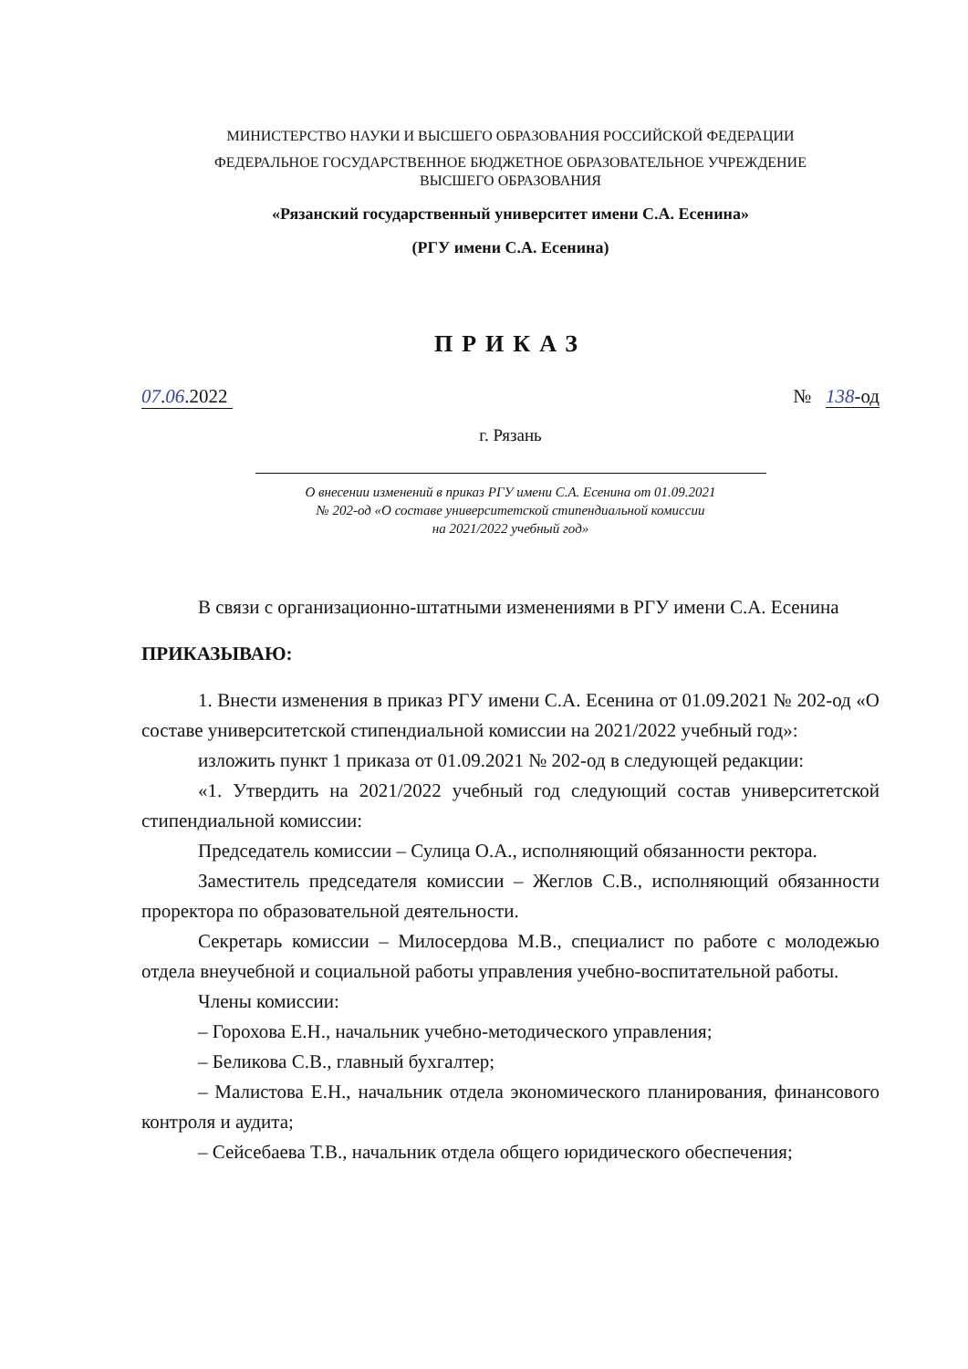МИНИСТЕРСТВО НАУКИ И ВЫСШЕГО ОБРАЗОВАНИЯ РОССИЙСКОЙ ФЕДЕРАЦИИ
ФЕДЕРАЛЬНОЕ ГОСУДАРСТВЕННОЕ БЮДЖЕТНОЕ ОБРАЗОВАТЕЛЬНОЕ УЧРЕЖДЕНИЕ
ВЫСШЕГО ОБРАЗОВАНИЯ
«Рязанский государственный университет имени С.А. Есенина»
(РГУ имени С.А. Есенина)
ПРИКАЗ
07.06.2022 № 138-од
г. Рязань
О внесении изменений в приказ РГУ имени С.А. Есенина от 01.09.2021
№ 202-од «О составе университетской стипендиальной комиссии
на 2021/2022 учебный год»
В связи с организационно-штатными изменениями в РГУ имени С.А. Есенина
ПРИКАЗЫВАЮ:
1. Внести изменения в приказ РГУ имени С.А. Есенина от 01.09.2021 № 202-од «О составе университетской стипендиальной комиссии на 2021/2022 учебный год»:
изложить пункт 1 приказа от 01.09.2021 № 202-од в следующей редакции:
«1. Утвердить на 2021/2022 учебный год следующий состав университетской стипендиальной комиссии:
Председатель комиссии – Сулица О.А., исполняющий обязанности ректора.
Заместитель председателя комиссии – Жеглов С.В., исполняющий обязанности проректора по образовательной деятельности.
Секретарь комиссии – Милосердова М.В., специалист по работе с молодежью отдела внеучебной и социальной работы управления учебно-воспитательной работы.
Члены комиссии:
– Горохова Е.Н., начальник учебно-методического управления;
– Беликова С.В., главный бухгалтер;
– Малистова Е.Н., начальник отдела экономического планирования, финансового контроля и аудита;
– Сейсебаева Т.В., начальник отдела общего юридического обеспечения;